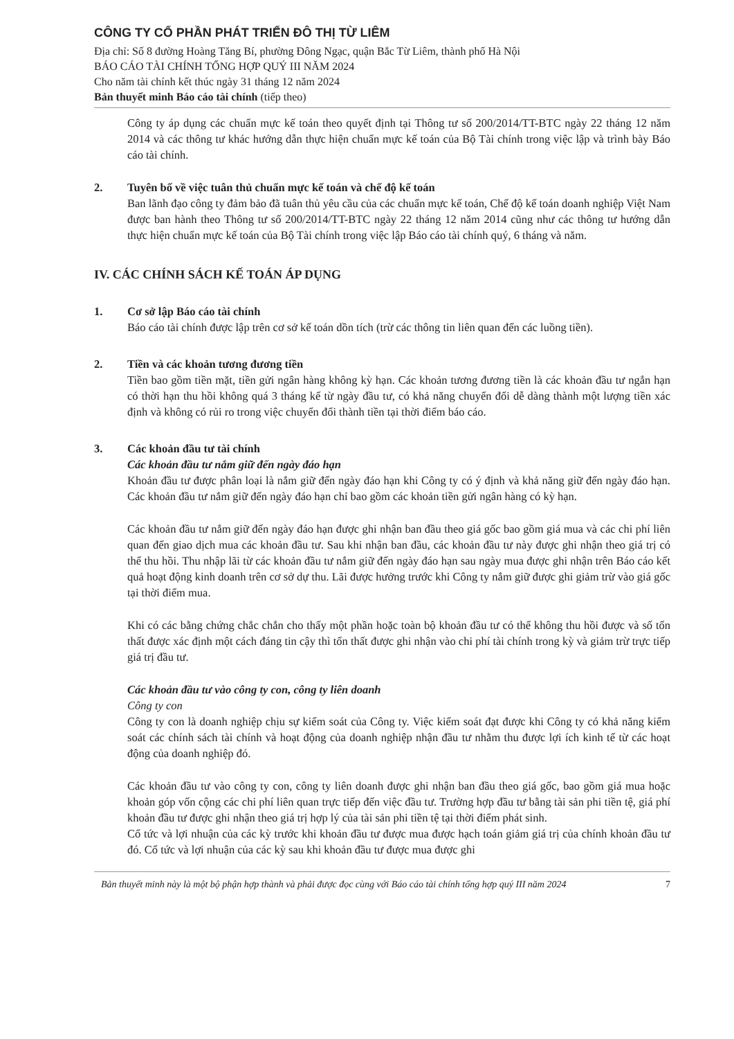CÔNG TY CỔ PHẦN PHÁT TRIỂN ĐÔ THỊ TỪ LIÊM
Địa chỉ: Số 8 đường Hoàng Tăng Bí, phường Đông Ngạc, quận Bắc Từ Liêm, thành phố Hà Nội
BÁO CÁO TÀI CHÍNH TỔNG HỢP QUÝ III NĂM 2024
Cho năm tài chính kết thúc ngày 31 tháng 12 năm 2024
Bản thuyết minh Báo cáo tài chính (tiếp theo)
Công ty áp dụng các chuẩn mực kế toán theo quyết định tại Thông tư số 200/2014/TT-BTC ngày 22 tháng 12 năm 2014 và các thông tư khác hướng dẫn thực hiện chuẩn mực kế toán của Bộ Tài chính trong việc lập và trình bày Báo cáo tài chính.
2. Tuyên bố về việc tuân thủ chuẩn mực kế toán và chế độ kế toán
Ban lãnh đạo công ty đảm bảo đã tuân thủ yêu cầu của các chuẩn mực kế toán, Chế độ kế toán doanh nghiệp Việt Nam được ban hành theo Thông tư số 200/2014/TT-BTC ngày 22 tháng 12 năm 2014 cũng như các thông tư hướng dẫn thực hiện chuẩn mực kế toán của Bộ Tài chính trong việc lập Báo cáo tài chính quý, 6 tháng và năm.
IV. CÁC CHÍNH SÁCH KẾ TOÁN ÁP DỤNG
1. Cơ sở lập Báo cáo tài chính
Báo cáo tài chính được lập trên cơ sở kế toán dồn tích (trừ các thông tin liên quan đến các luồng tiền).
2. Tiền và các khoản tương đương tiền
Tiền bao gồm tiền mặt, tiền gửi ngân hàng không kỳ hạn. Các khoản tương đương tiền là các khoản đầu tư ngắn hạn có thời hạn thu hồi không quá 3 tháng kể từ ngày đầu tư, có khả năng chuyển đổi dễ dàng thành một lượng tiền xác định và không có rủi ro trong việc chuyển đổi thành tiền tại thời điểm báo cáo.
3. Các khoản đầu tư tài chính
Các khoản đầu tư nắm giữ đến ngày đáo hạn
Khoản đầu tư được phân loại là nắm giữ đến ngày đáo hạn khi Công ty có ý định và khả năng giữ đến ngày đáo hạn. Các khoản đầu tư nắm giữ đến ngày đáo hạn chỉ bao gồm các khoản tiền gửi ngân hàng có kỳ hạn.
Các khoản đầu tư nắm giữ đến ngày đáo hạn được ghi nhận ban đầu theo giá gốc bao gồm giá mua và các chi phí liên quan đến giao dịch mua các khoản đầu tư. Sau khi nhận ban đầu, các khoản đầu tư này được ghi nhận theo giá trị có thể thu hồi. Thu nhập lãi từ các khoản đầu tư nắm giữ đến ngày đáo hạn sau ngày mua được ghi nhận trên Báo cáo kết quả hoạt động kinh doanh trên cơ sở dự thu. Lãi được hưởng trước khi Công ty nắm giữ được ghi giảm trừ vào giá gốc tại thời điểm mua.
Khi có các bằng chứng chắc chắn cho thấy một phần hoặc toàn bộ khoản đầu tư có thể không thu hồi được và số tổn thất được xác định một cách đáng tin cậy thì tổn thất được ghi nhận vào chi phí tài chính trong kỳ và giảm trừ trực tiếp giá trị đầu tư.
Các khoản đầu tư vào công ty con, công ty liên doanh
Công ty con
Công ty con là doanh nghiệp chịu sự kiểm soát của Công ty. Việc kiểm soát đạt được khi Công ty có khả năng kiểm soát các chính sách tài chính và hoạt động của doanh nghiệp nhận đầu tư nhằm thu được lợi ích kinh tế từ các hoạt động của doanh nghiệp đó.
Các khoản đầu tư vào công ty con, công ty liên doanh được ghi nhận ban đầu theo giá gốc, bao gồm giá mua hoặc khoản góp vốn cộng các chi phí liên quan trực tiếp đến việc đầu tư. Trường hợp đầu tư bằng tài sản phi tiền tệ, giá phí khoản đầu tư được ghi nhận theo giá trị hợp lý của tài sản phi tiền tệ tại thời điểm phát sinh.
Cổ tức và lợi nhuận của các kỳ trước khi khoản đầu tư được mua được hạch toán giảm giá trị của chính khoản đầu tư đó. Cổ tức và lợi nhuận của các kỳ sau khi khoản đầu tư được mua được ghi
Bản thuyết minh này là một bộ phận hợp thành và phải được đọc cùng với Báo cáo tài chính tổng hợp quý III năm 2024 7